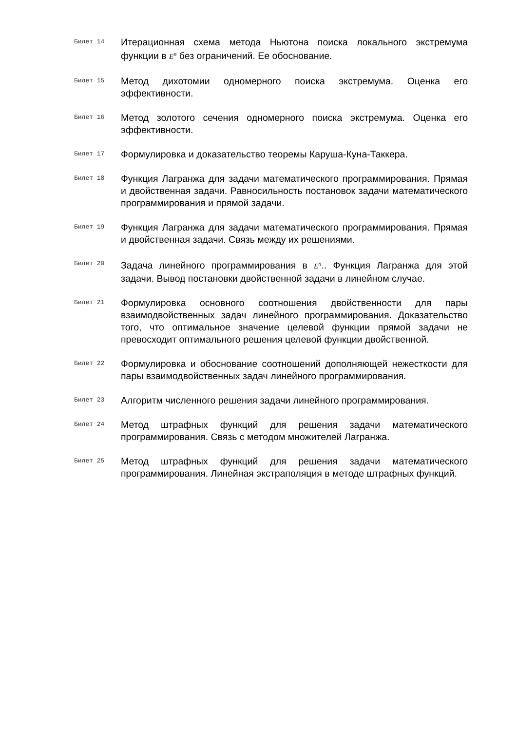Билет 14
Итерационная схема метода Ньютона поиска локального экстремума функции в E<sup>n</sup> без ограничений. Ее обоснование.
Билет 15
Метод дихотомии одномерного поиска экстремума. Оценка его эффективности.
Билет 16
Метод золотого сечения одномерного поиска экстремума. Оценка его эффективности.
Билет 17
Формулировка и доказательство теоремы Каруша-Куна-Таккера.
Билет 18
Функция Лагранжа для задачи математического программирования. Прямая и двойственная задачи. Равносильность постановок задачи математического программирования и прямой задачи.
Билет 19
Функция Лагранжа для задачи математического программирования. Прямая и двойственная задачи. Связь между их решениями.
Билет 20
Задача линейного программирования в E<sup>n</sup>.. Функция Лагранжа для этой задачи. Вывод постановки двойственной задачи в линейном случае.
Билет 21
Формулировка основного соотношения двойственности для пары взаимодвойственных задач линейного программирования. Доказательство того, что оптимальное значение целевой функции прямой задачи не превосходит оптимального решения целевой функции двойственной.
Билет 22
Формулировка и обоснование соотношений дополняющей нежесткости для пары взаимодвойственных задач линейного программирования.
Билет 23
Алгоритм численного решения задачи линейного программирования.
Билет 24
Метод штрафных функций для решения задачи математического программирования. Связь с методом множителей Лагранжа.
Билет 25
Метод штрафных функций для решения задачи математического программирования. Линейная экстраполяция в методе штрафных функций.